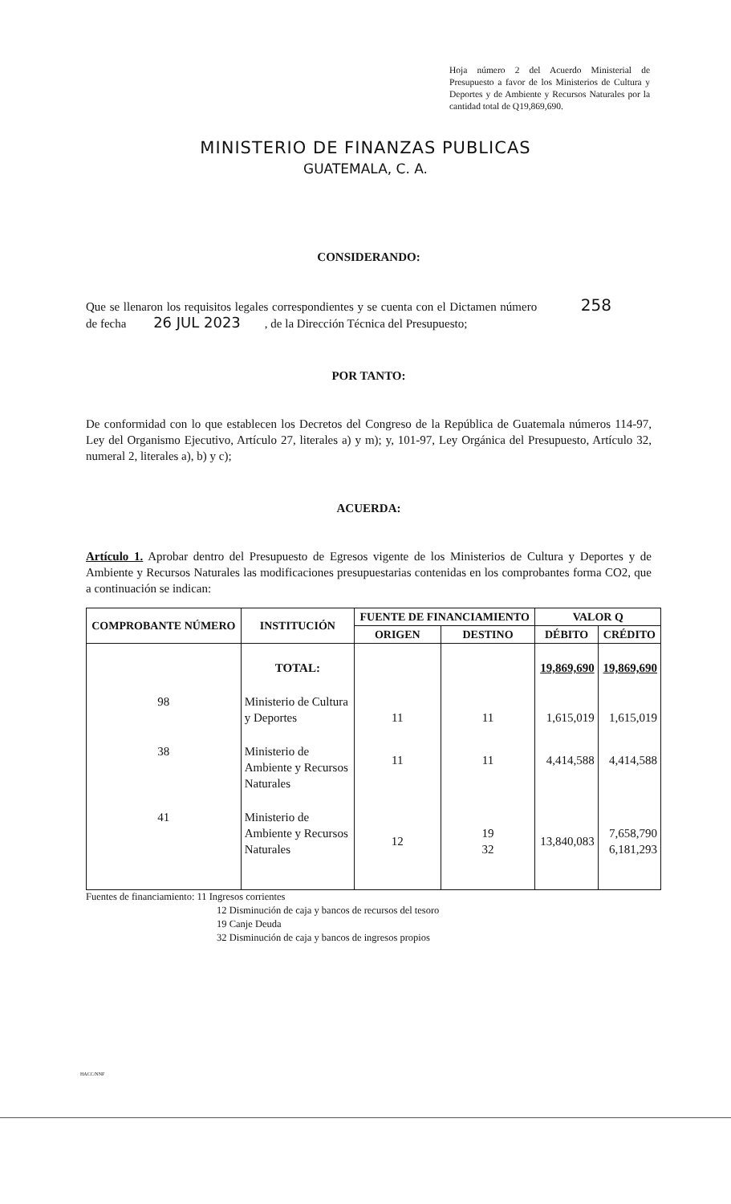Hoja número 2 del Acuerdo Ministerial de Presupuesto a favor de los Ministerios de Cultura y Deportes y de Ambiente y Recursos Naturales por la cantidad total de Q19,869,690.
MINISTERIO DE FINANZAS PUBLICAS
GUATEMALA, C. A.
CONSIDERANDO:
Que se llenaron los requisitos legales correspondientes y se cuenta con el Dictamen número 258 de fecha 26 JUL 2023, de la Dirección Técnica del Presupuesto;
POR TANTO:
De conformidad con lo que establecen los Decretos del Congreso de la República de Guatemala números 114-97, Ley del Organismo Ejecutivo, Artículo 27, literales a) y m); y, 101-97, Ley Orgánica del Presupuesto, Artículo 32, numeral 2, literales a), b) y c);
ACUERDA:
Artículo 1. Aprobar dentro del Presupuesto de Egresos vigente de los Ministerios de Cultura y Deportes y de Ambiente y Recursos Naturales las modificaciones presupuestarias contenidas en los comprobantes forma CO2, que a continuación se indican:
| COMPROBANTE NÚMERO | INSTITUCIÓN | FUENTE DE FINANCIAMIENTO | | VALOR Q | |
| --- | --- | --- | --- | --- | --- |
| | | ORIGEN | DESTINO | DÉBITO | CRÉDITO |
| | TOTAL: | | | 19,869,690 | 19,869,690 |
| 98 | Ministerio de Cultura y Deportes | 11 | 11 | 1,615,019 | 1,615,019 |
| 38 | Ministerio de Ambiente y Recursos Naturales | 11 | 11 | 4,414,588 | 4,414,588 |
| 41 | Ministerio de Ambiente y Recursos Naturales | 12 | 19 32 | 13,840,083 | 7,658,790 6,181,293 |
Fuentes de financiamiento: 11 Ingresos corrientes
12 Disminución de caja y bancos de recursos del tesoro
19 Canje Deuda
32 Disminución de caja y bancos de ingresos propios
HACC/NNF